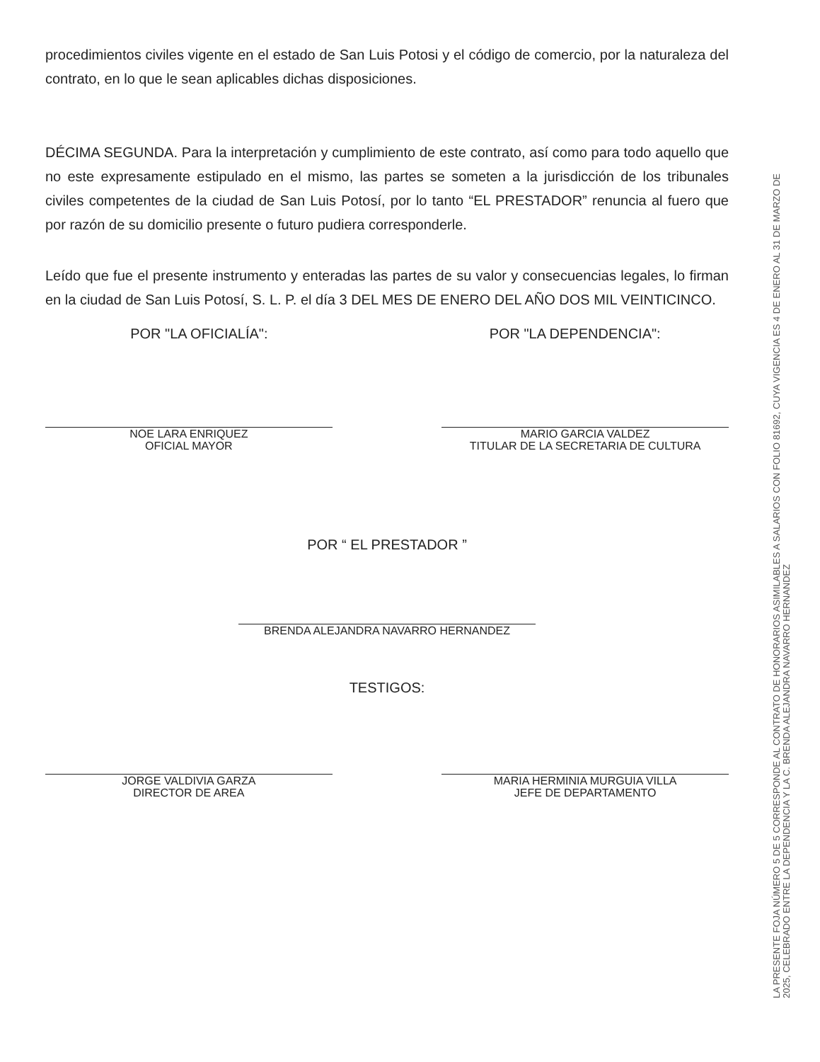procedimientos civiles vigente en el estado de San Luis Potosi y el código de comercio, por la naturaleza del contrato, en lo que le sean aplicables dichas disposiciones.
DÉCIMA SEGUNDA. Para la interpretación y cumplimiento de este contrato, así como para todo aquello que no este expresamente estipulado en el mismo, las partes se someten a la jurisdicción de los tribunales civiles competentes de la ciudad de San Luis Potosí, por lo tanto “EL PRESTADOR” renuncia al fuero que por razón de su domicilio presente o futuro pudiera corresponderle.
Leído que fue el presente instrumento y enteradas las partes de su valor y consecuencias legales, lo firman en la ciudad de San Luis Potosí, S. L. P. el día 3 DEL MES DE ENERO DEL AÑO DOS MIL VEINTICINCO.
POR "LA OFICIALÍA": POR "LA DEPENDENCIA":
NOE LARA ENRIQUEZ
OFICIAL MAYOR
MARIO GARCIA VALDEZ
TITULAR DE LA SECRETARIA DE CULTURA
POR “ EL PRESTADOR ”
BRENDA ALEJANDRA NAVARRO HERNANDEZ
TESTIGOS:
JORGE VALDIVIA GARZA
DIRECTOR DE AREA
MARIA HERMINIA MURGUIA VILLA
JEFE DE DEPARTAMENTO
LA PRESENTE FOJA NÚMERO 5 DE 5 CORRESPONDE AL CONTRATO DE HONORARIOS ASIMILABLES A SALARIOS CON FOLIO 81692, CUYA VIGENCIA ES 4 DE ENERO AL 31 DE MARZO DE 2025, CELEBRADO ENTRE LA DEPENDENCIA Y LA C. BRENDA ALEJANDRA NAVARRO HERNANDEZ